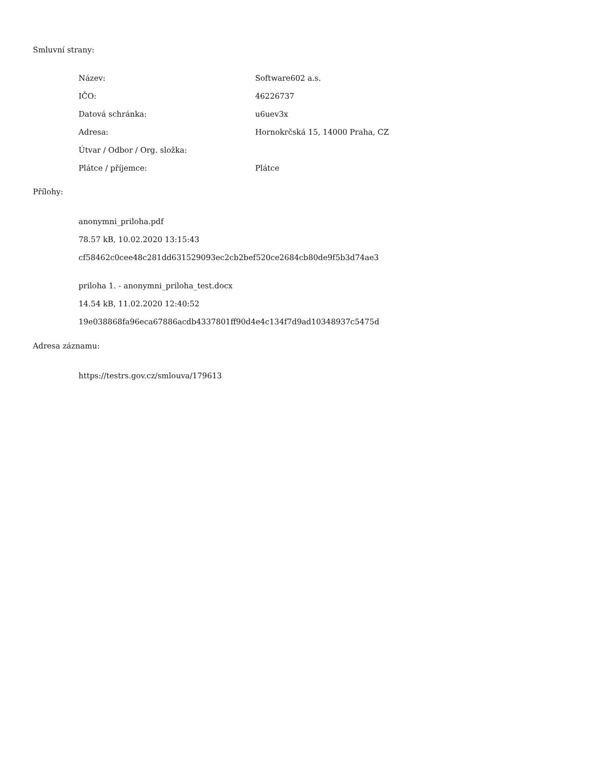Smluvní strany:
| Název: | Software602 a.s. |
| IČO: | 46226737 |
| Datová schránka: | u6uev3x |
| Adresa: | Hornokrčská 15, 14000 Praha, CZ |
| Útvar / Odbor / Org. složka: | |
| Plátce / příjemce: | Plátce |
Přílohy:
anonymni_priloha.pdf
78.57 kB, 10.02.2020 13:15:43
cf58462c0cee48c281dd631529093ec2cb2bef520ce2684cb80de9f5b3d74ae3
priloha 1. - anonymni_priloha_test.docx
14.54 kB, 11.02.2020 12:40:52
19e038868fa96eca67886acdb4337801ff90d4e4c134f7d9ad10348937c5475d
Adresa záznamu:
https://testrs.gov.cz/smlouva/179613